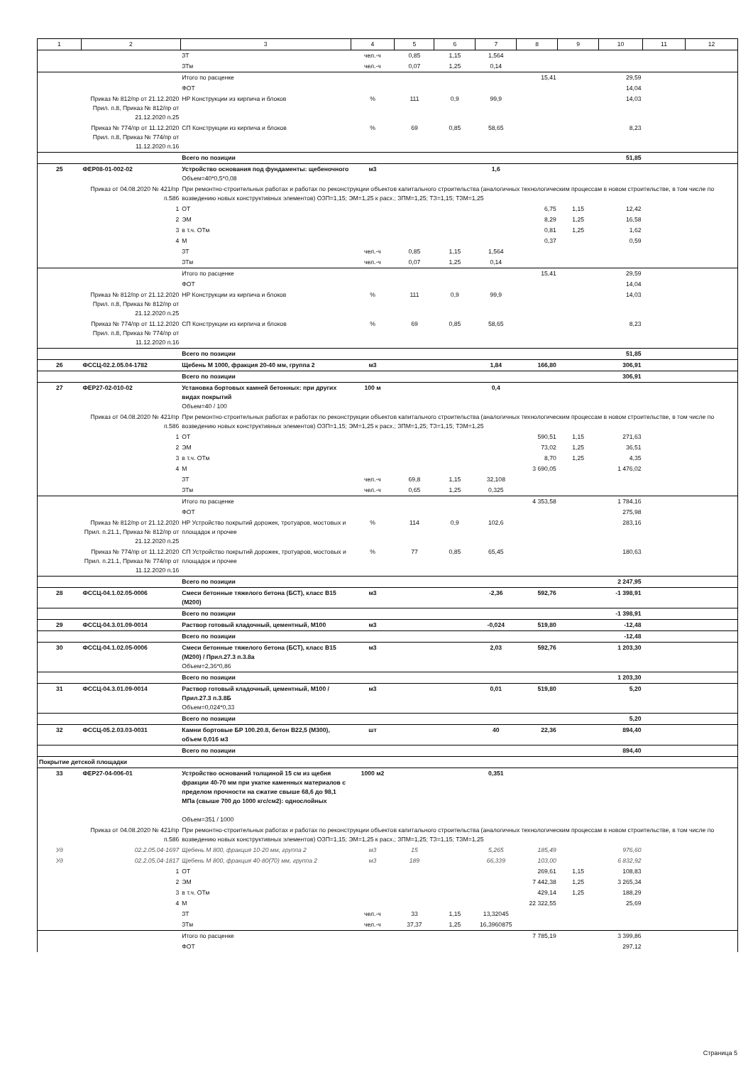| 1 | 2 | 3 | 4 | 5 | 6 | 7 | 8 | 9 | 10 | 11 | 12 |
| --- | --- | --- | --- | --- | --- | --- | --- | --- | --- | --- | --- |
| | | ЗТ | чел.-ч | 0,85 | 1,15 | 1,564 | | | | | |
| | | ЗТм | чел.-ч | 0,07 | 1,25 | 0,14 | | | | | |
| | | Итого по расценке | | | | | 15,41 | | 29,59 | | |
| | | ФОТ | | | | | | | 14,04 | | |
| | Приказ № 812/пр от 21.12.2020 Прил. п.8, Приказ № 812/пр от 21.12.2020 п.25 | НР Конструкции из кирпича и блоков | % | 111 | 0,9 | 99,9 | | | 14,03 | | |
| | Приказ № 774/пр от 11.12.2020 Прил. п.8, Приказ № 774/пр от 11.12.2020 п.16 | СП Конструкции из кирпича и блоков | % | 69 | 0,85 | 58,65 | | | 8,23 | | |
| | | Всего по позиции | | | | | | | 51,85 | | |
| 25 | ФЕР08-01-002-02 | Устройство основания под фундаменты: щебеночного Объем=40*0,5*0,08 | м3 | | | 1,6 | | | | | |
| | Приказ от 04.08.2020 № 421/пр п.586 | При ремонтно-строительных работах и работах по реконструкции объектов капитального строительства (аналогичных технологическим процессам в новом строительстве, в том числе по возведению новых конструктивных элементов) ОЗП=1,15; ЭМ=1,25 к расх.; ЗПМ=1,25; ТЗ=1,15; ТЗМ=1,25 | | | | | | | | | |
| | 1 | ОТ | | | | | 6,75 | 1,15 | 12,42 | | |
| | 2 | ЭМ | | | | | 8,29 | 1,25 | 16,58 | | |
| | 3 | в т.ч. ОТм | | | | | 0,81 | 1,25 | 1,62 | | |
| | 4 | М | | | | | 0,37 | | 0,59 | | |
| | | ЗТ | чел.-ч | 0,85 | 1,15 | 1,564 | | | | | |
| | | ЗТм | чел.-ч | 0,07 | 1,25 | 0,14 | | | | | |
| | | Итого по расценке | | | | | 15,41 | | 29,59 | | |
| | | ФОТ | | | | | | | 14,04 | | |
| | Приказ № 812/пр от 21.12.2020 Прил. п.8, Приказ № 812/пр от 21.12.2020 п.25 | НР Конструкции из кирпича и блоков | % | 111 | 0,9 | 99,9 | | | 14,03 | | |
| | Приказ № 774/пр от 11.12.2020 Прил. п.8, Приказ № 774/пр от 11.12.2020 п.16 | СП Конструкции из кирпича и блоков | % | 69 | 0,85 | 58,65 | | | 8,23 | | |
| | | Всего по позиции | | | | | | | 51,85 | | |
| 26 | ФССЦ-02.2.05.04-1782 | Щебень М 1000, фракция 20-40 мм, группа 2 | м3 | | | 1,84 | 166,80 | | 306,91 | | |
| | | Всего по позиции | | | | | | | 306,91 | | |
| 27 | ФЕР27-02-010-02 | Установка бортовых камней бетонных: при других видах покрытий Объем=40 / 100 | 100 м | | | 0,4 | | | | | |
| | Приказ от 04.08.2020 № 421/пр п.586 | При ремонтно-строительных работах и работах по реконструкции объектов капитального строительства (аналогичных технологическим процессам в новом строительстве, в том числе по возведению новых конструктивных элементов) ОЗП=1,15; ЭМ=1,25 к расх.; ЗПМ=1,25; ТЗ=1,15; ТЗМ=1,25 | | | | | | | | | |
| | 1 | ОТ | | | | | 590,51 | 1,15 | 271,63 | | |
| | 2 | ЭМ | | | | | 73,02 | 1,25 | 36,51 | | |
| | 3 | в т.ч. ОТм | | | | | 8,70 | 1,25 | 4,35 | | |
| | 4 | М | | | | | 3 690,05 | | 1 476,02 | | |
| | | ЗТ | чел.-ч | 69,8 | 1,15 | 32,108 | | | | | |
| | | ЗТм | чел.-ч | 0,65 | 1,25 | 0,325 | | | | | |
| | | Итого по расценке | | | | | 4 353,58 | | 1 784,16 | | |
| | | ФОТ | | | | | | | 275,98 | | |
| | Приказ № 812/пр от 21.12.2020 Прил. п.21.1, Приказ № 812/пр от 21.12.2020 п.25 | НР Устройство покрытий дорожек, тротуаров, мостовых и площадок и прочее | % | 114 | 0,9 | 102,6 | | | 283,16 | | |
| | Приказ № 774/пр от 11.12.2020 Прил. п.21.1, Приказ № 774/пр от 11.12.2020 п.16 | СП Устройство покрытий дорожек, тротуаров, мостовых и площадок и прочее | % | 77 | 0,85 | 65,45 | | | 180,63 | | |
| | | Всего по позиции | | | | | | | 2 247,95 | | |
| 28 | ФССЦ-04.1.02.05-0006 | Смеси бетонные тяжелого бетона (БСТ), класс В15 (М200) | м3 | | | -2,36 | 592,76 | | -1 398,91 | | |
| | | Всего по позиции | | | | | | | -1 398,91 | | |
| 29 | ФССЦ-04.3.01.09-0014 | Раствор готовый кладочный, цементный, М100 | м3 | | | -0,024 | 519,80 | | -12,48 | | |
| | | Всего по позиции | | | | | | | -12,48 | | |
| 30 | ФССЦ-04.1.02.05-0006 | Смеси бетонные тяжелого бетона (БСТ), класс В15 (М200) / Прил.27.3 п.3.8а Объем=2,36*0,86 | м3 | | | 2,03 | 592,76 | | 1 203,30 | | |
| | | Всего по позиции | | | | | | | 1 203,30 | | |
| 31 | ФССЦ-04.3.01.09-0014 | Раствор готовый кладочный, цементный, М100 / Прил.27.3 п.3.8Б Объем=0,024*0,33 | м3 | | | 0,01 | 519,80 | | 5,20 | | |
| | | Всего по позиции | | | | | | | 5,20 | | |
| 32 | ФССЦ-05.2.03.03-0031 | Камни бортовые БР 100.20.8, бетон В22,5 (М300), объем 0,016 м3 | шт | | | 40 | 22,36 | | 894,40 | | |
| | | Всего по позиции | | | | | | | 894,40 | | |
| Покрытие детской площадки | | | | | | | | | | | |
| 33 | ФЕР27-04-006-01 | Устройство оснований толщиной 15 см из щебня фракции 40-70 мм при укатке каменных материалов с пределом прочности на сжатие свыше 68,6 до 98,1 МПа (свыше 700 до 1000 кгс/см2): однослойных Объем=351 / 1000 | 1000 м2 | | | 0,351 | | | | | |
| | Приказ от 04.08.2020 № 421/пр п.586 | При ремонтно-строительных работах и работах по реконструкции объектов капитального строительства (аналогичных технологическим процессам в новом строительстве, в том числе по возведению новых конструктивных элементов) ОЗП=1,15; ЭМ=1,25 к расх.; ЗПМ=1,25; ТЗ=1,15; ТЗМ=1,25 | | | | | | | | | |
| Уд | 02.2.05.04-1697 | Щебень М 800, фракция 10-20 мм, группа 2 | м3 | 15 | | 5,265 | 185,49 | | 976,60 | | |
| Уд | 02.2.05.04-1817 | Щебень М 800, фракция 40-80(70) мм, группа 2 | м3 | 189 | | 66,339 | 103,00 | | 6 832,92 | | |
| | 1 | ОТ | | | | | 269,61 | 1,15 | 108,83 | | |
| | 2 | ЭМ | | | | | 7 442,38 | 1,25 | 3 265,34 | | |
| | 3 | в т.ч. ОТм | | | | | 429,14 | 1,25 | 188,29 | | |
| | 4 | М | | | | | 22 322,55 | | 25,69 | | |
| | | ЗТ | чел.-ч | 33 | 1,15 | 13,32045 | | | | | |
| | | ЗТм | чел.-ч | 37,37 | 1,25 | 16,3960875 | | | | | |
| | | Итого по расценке | | | | | 7 785,19 | | 3 399,86 | | |
| | | ФОТ | | | | | | | 297,12 | | |
Страница 5